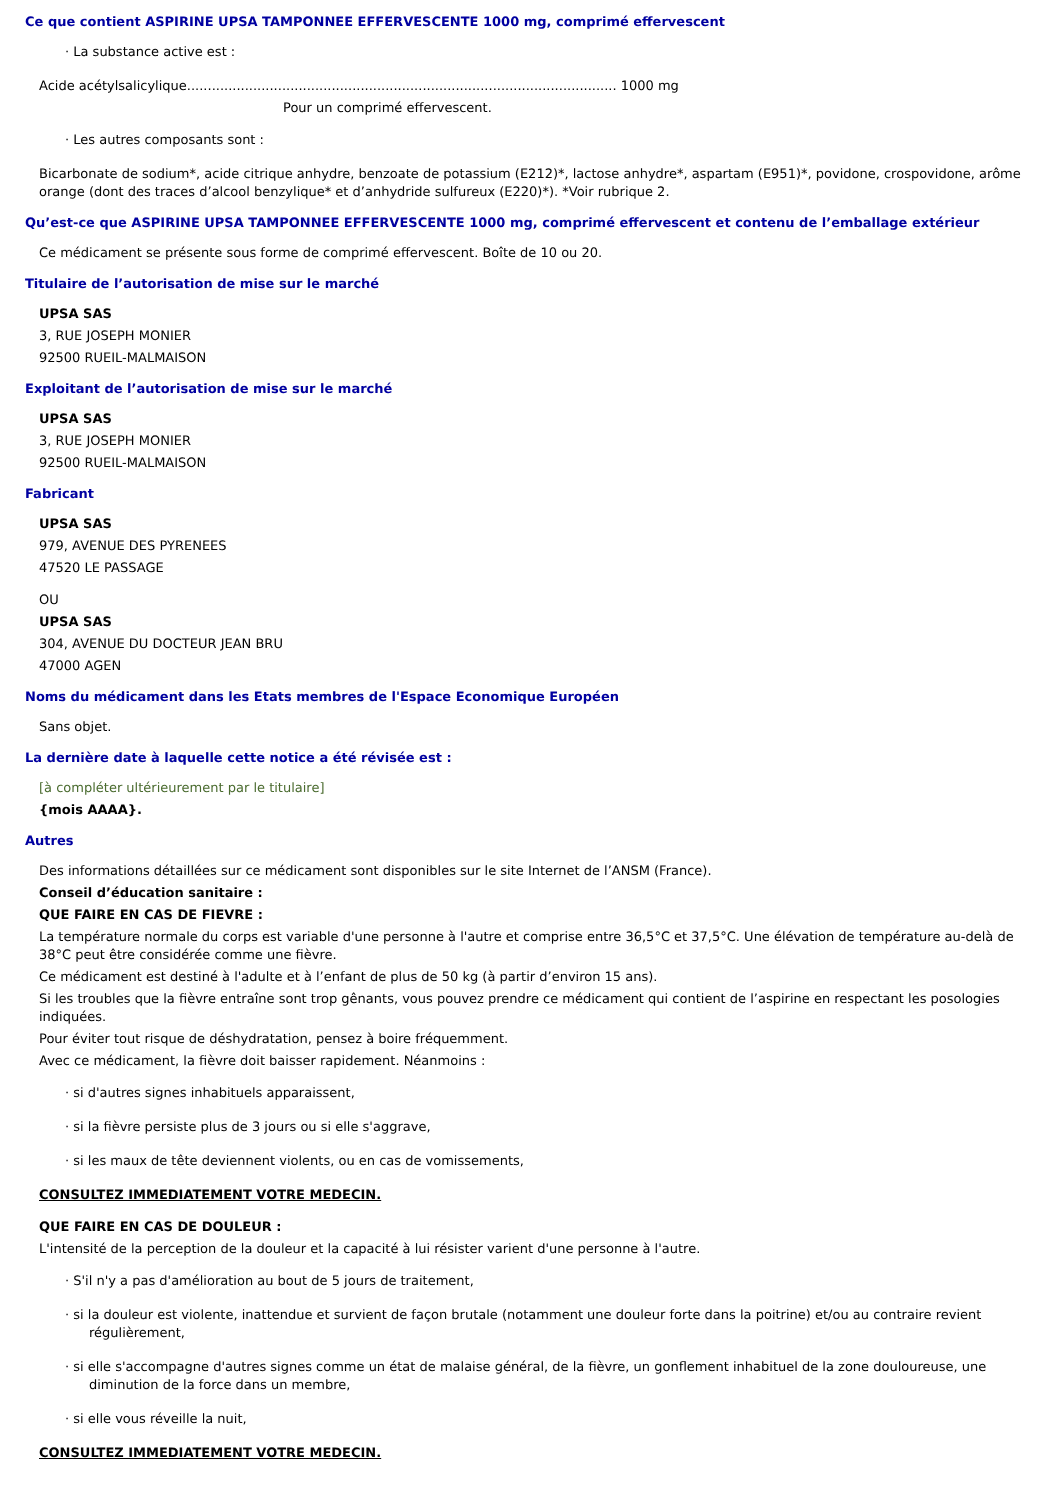Ce que contient ASPIRINE UPSA TAMPONNEE EFFERVESCENTE 1000 mg, comprimé effervescent
· La substance active est :
Acide acétylsalicylique........................................................................................................ 1000 mg
Pour un comprimé effervescent.
· Les autres composants sont :
Bicarbonate de sodium*, acide citrique anhydre, benzoate de potassium (E212)*, lactose anhydre*, aspartam (E951)*, povidone, crospovidone, arôme orange (dont des traces d’alcool benzylique* et d’anhydride sulfureux (E220)*). *Voir rubrique 2.
Qu’est-ce que ASPIRINE UPSA TAMPONNEE EFFERVESCENTE 1000 mg, comprimé effervescent et contenu de l’emballage extérieur
Ce médicament se présente sous forme de comprimé effervescent. Boîte de 10 ou 20.
Titulaire de l’autorisation de mise sur le marché
UPSA SAS
3, RUE JOSEPH MONIER
92500 RUEIL-MALMAISON
Exploitant de l’autorisation de mise sur le marché
UPSA SAS
3, RUE JOSEPH MONIER
92500 RUEIL-MALMAISON
Fabricant
UPSA SAS
979, AVENUE DES PYRENEES
47520 LE PASSAGE
OU
UPSA SAS
304, AVENUE DU DOCTEUR JEAN BRU
47000 AGEN
Noms du médicament dans les Etats membres de l'Espace Economique Européen
Sans objet.
La dernière date à laquelle cette notice a été révisée est :
[à compléter ultérieurement par le titulaire]
{mois AAAA}.
Autres
Des informations détaillées sur ce médicament sont disponibles sur le site Internet de l’ANSM (France).
Conseil d’éducation sanitaire :
QUE FAIRE EN CAS DE FIEVRE :
La température normale du corps est variable d'une personne à l'autre et comprise entre 36,5°C et 37,5°C. Une élévation de température au-delà de 38°C peut être considérée comme une fièvre.
Ce médicament est destiné à l'adulte et à l’enfant de plus de 50 kg (à partir d’environ 15 ans).
Si les troubles que la fièvre entraîne sont trop gênants, vous pouvez prendre ce médicament qui contient de l’aspirine en respectant les posologies indiquées.
Pour éviter tout risque de déshydratation, pensez à boire fréquemment.
Avec ce médicament, la fièvre doit baisser rapidement. Néanmoins :
· si d'autres signes inhabituels apparaissent,
· si la fièvre persiste plus de 3 jours ou si elle s'aggrave,
· si les maux de tête deviennent violents, ou en cas de vomissements,
CONSULTEZ IMMEDIATEMENT VOTRE MEDECIN.
QUE FAIRE EN CAS DE DOULEUR :
L'intensité de la perception de la douleur et la capacité à lui résister varient d'une personne à l'autre.
· S'il n'y a pas d'amélioration au bout de 5 jours de traitement,
· si la douleur est violente, inattendue et survient de façon brutale (notamment une douleur forte dans la poitrine) et/ou au contraire revient régulièrement,
· si elle s'accompagne d'autres signes comme un état de malaise général, de la fièvre, un gonflement inhabituel de la zone douloureuse, une diminution de la force dans un membre,
· si elle vous réveille la nuit,
CONSULTEZ IMMEDIATEMENT VOTRE MEDECIN.